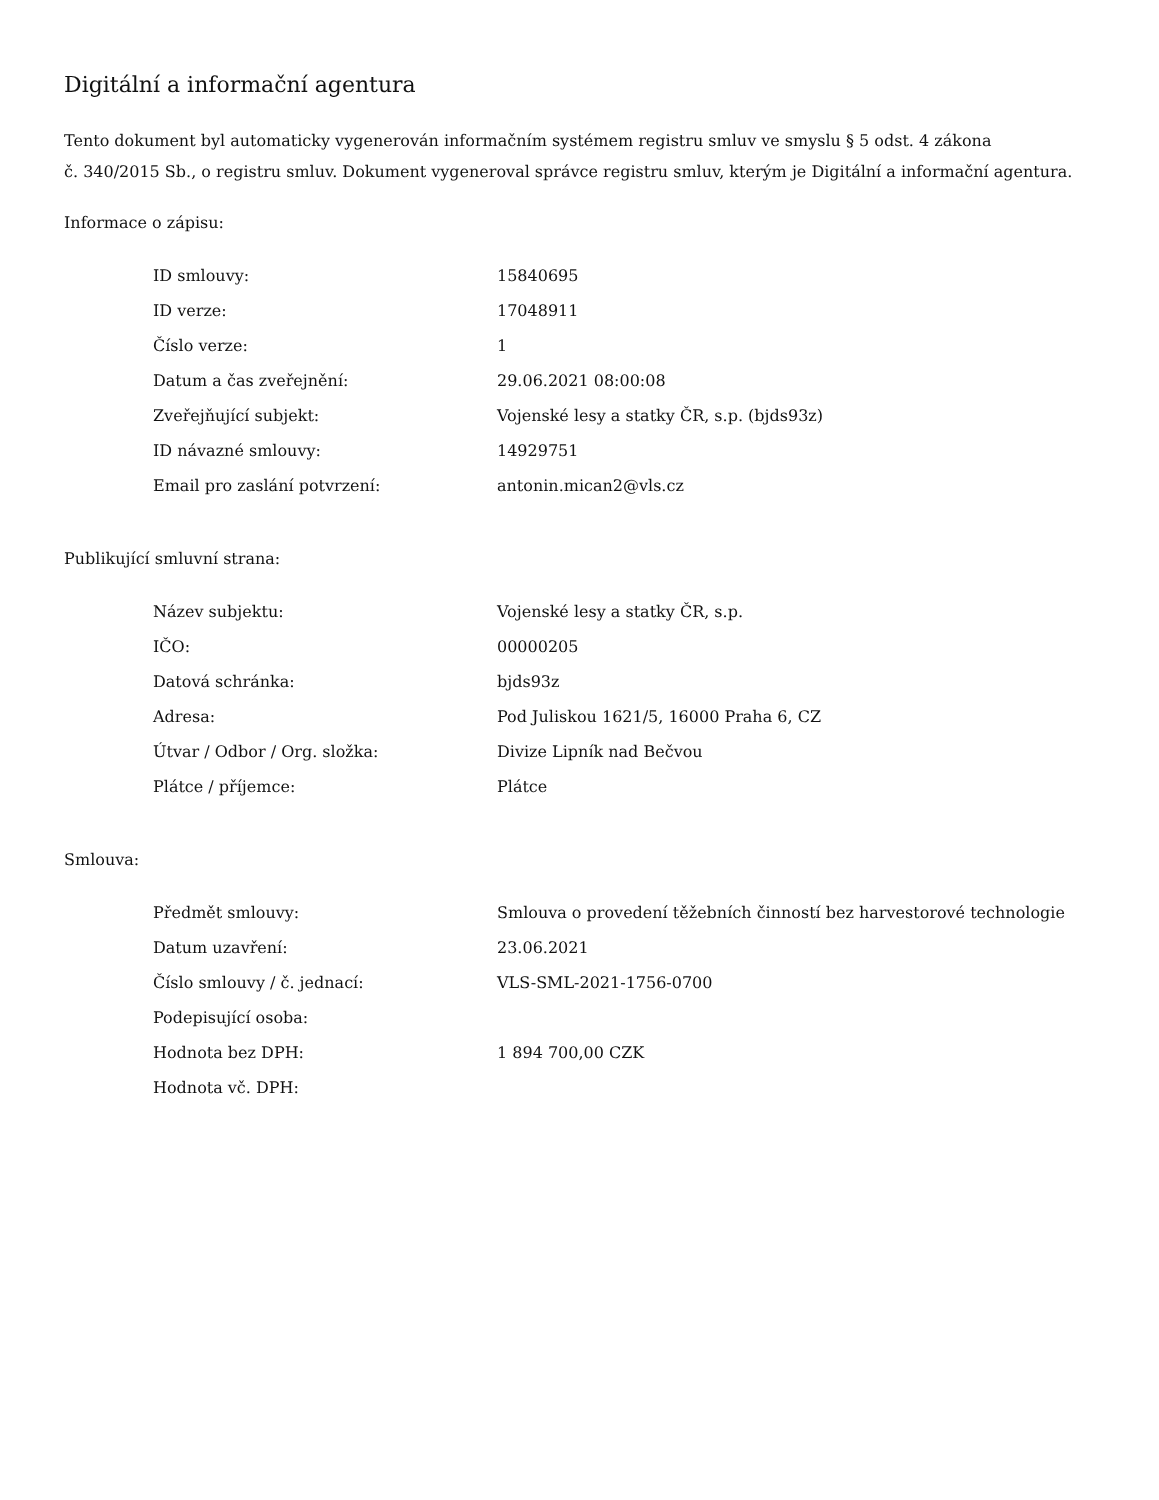Digitální a informační agentura
Tento dokument byl automaticky vygenerován informačním systémem registru smluv ve smyslu § 5 odst. 4 zákona
č. 340/2015 Sb., o registru smluv. Dokument vygeneroval správce registru smluv, kterým je Digitální a informační agentura.
Informace o zápisu:
| ID smlouvy: | 15840695 |
| ID verze: | 17048911 |
| Číslo verze: | 1 |
| Datum a čas zveřejnění: | 29.06.2021 08:00:08 |
| Zveřejňující subjekt: | Vojenské lesy a statky ČR, s.p. (bjds93z) |
| ID návazné smlouvy: | 14929751 |
| Email pro zaslání potvrzení: | antonin.mican2@vls.cz |
Publikující smluvní strana:
| Název subjektu: | Vojenské lesy a statky ČR, s.p. |
| IČO: | 00000205 |
| Datová schránka: | bjds93z |
| Adresa: | Pod Juliskou 1621/5, 16000 Praha 6, CZ |
| Útvar / Odbor / Org. složka: | Divize Lipník nad Bečvou |
| Plátce / příjemce: | Plátce |
Smlouva:
| Předmět smlouvy: | Smlouva o provedení těžebních činností bez harvestorové technologie |
| Datum uzavření: | 23.06.2021 |
| Číslo smlouvy / č. jednací: | VLS-SML-2021-1756-0700 |
| Podepisující osoba: | |
| Hodnota bez DPH: | 1 894 700,00 CZK |
| Hodnota vč. DPH: | |